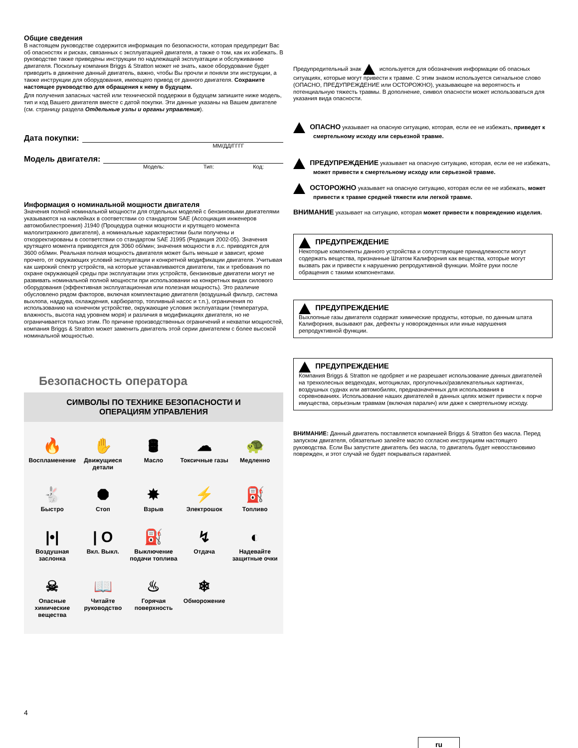Общие сведения
В настоящем руководстве содержится информация по безопасности, которая предупредит Вас об опасностях и рисках, связанных с эксплуатацией двигателя, а также о том, как их избежать. В руководстве также приведены инструкции по надлежащей эксплуатации и обслуживанию двигателя. Поскольку компания Briggs & Stratton может не знать, какое оборудование будет приводить в движение данный двигатель, важно, чтобы Вы прочли и поняли эти инструкции, а также инструкции для оборудования, имеющего привод от данного двигателя. Сохраните настоящее руководство для обращения к нему в будущем.
Для получения запасных частей или технической поддержки в будущем запишите ниже модель, тип и код Вашего двигателя вместе с датой покупки. Эти данные указаны на Вашем двигателе (см. страницу раздела Отдельные узлы и органы управления).
Дата покупки:
ММ/ДД/ГГГГ
Модель двигателя:
Модель: Тип: Код:
Информация о номинальной мощности двигателя
Значения полной номинальной мощности для отдельных моделей с бензиновыми двигателями указываются на наклейках в соответствии со стандартом SAE (Ассоциация инженеров автомобилестроения) J1940 (Процедура оценки мощности и крутящего момента малолитражного двигателя), а номинальные характеристики были получены и откорректированы в соответствии со стандартом SAE J1995 (Редакция 2002-05). Значения крутящего момента приводятся для 3060 об/мин; значения мощности в л.с. приводятся для 3600 об/мин. Реальная полная мощность двигателя может быть меньше и зависит, кроме прочего, от окружающих условий эксплуатации и конкретной модификации двигателя. Учитывая как широкий спектр устройств, на которые устанавливаются двигатели, так и требования по охране окружающей среды при эксплуатации этих устройств, бензиновые двигатели могут не развивать номинальной полной мощности при использовании на конкретных видах силового оборудования (эффективная эксплуатационная или полезная мощность). Это различие обусловлено рядом факторов, включая комплектацию двигателя (воздушный фильтр, система выхлопа, наддува, охлаждения, карбюратор, топливный насос и т.п.), ограничения по использованию на конечном устройстве, окружающие условия эксплуатации (температура, влажность, высота над уровнем моря) и различия в модификациях двигателя, но не ограничивается только этим. По причине производственных ограничений и нехватки мощностей, компания Briggs & Stratton может заменить двигатель этой серии двигателем с более высокой номинальной мощностью.
Безопасность оператора
СИМВОЛЫ ПО ТЕХНИКЕ БЕЗОПАСНОСТИ И
ОПЕРАЦИЯМ УПРАВЛЕНИЯ
🔥
Воспламенение
✋
Движущиеся детали
🛢
Масло
☁
Токсичные газы
🐢
Медленно
🐇
Быстро
⯃
Стоп
✸
Взрыв
⚡
Электрошок
⛽
Топливо
|•|
Воздушная заслонка
| O
Вкл. Выкл.
⛽
Выключение подачи топлива
↯
Отдача
◐
Надевайте защитные очки
☠
Опасные химические вещества
📖
Читайте руководство
♨
Горячая поверхность
❄
Обморожение
4
Предупредительный знак используется для обозначения информации об опасных ситуациях, которые могут привести к травме. С этим знаком используется сигнальное слово (ОПАСНО, ПРЕДУПРЕЖДЕНИЕ или ОСТОРОЖНО), указывающее на вероятность и потенциальную тяжесть травмы. В дополнение, символ опасности может использоваться для указания вида опасности.
ОПАСНО указывает на опасную ситуацию, которая, если ее не избежать, приведет к смертельному исходу или серьезной травме.
ПРЕДУПРЕЖДЕНИЕ указывает на опасную ситуацию, которая, если ее не избежать, может привести к смертельному исходу или серьезной травме.
ОСТОРОЖНО указывает на опасную ситуацию, которая если ее не избежать, может привести к травме средней тяжести или легкой травме.
ВНИМАНИЕ указывает на ситуацию, которая может привести к повреждению изделия.
ПРЕДУПРЕЖДЕНИЕ
Некоторые компоненты данного устройства и сопутствующие принадлежности могут содержать вещества, признанные Штатом Калифорния как вещества, которые могут вызвать рак и привести к нарушению репродуктивной функции. Мойте руки после обращения с такими компонентами.
ПРЕДУПРЕЖДЕНИЕ
Выхлопные газы двигателя содержат химические продукты, которые, по данным штата Калифорния, вызывают рак, дефекты у новорожденных или иные нарушения репродуктивной функции.
ПРЕДУПРЕЖДЕНИЕ
Компания Briggs & Stratton не одобряет и не разрешает использование данных двигателей на трехколесных вездеходах, мотоциклах, прогулочных/развлекательных картингах, воздушных суднах или автомобилях, предназначенных для использования в соревнованиях. Использование наших двигателей в данных целях может привести к порче имущества, серьезным травмам (включая паралич) или даже к смертельному исходу.
ВНИМАНИЕ: Данный двигатель поставляется компанией Briggs & Stratton без масла. Перед запуском двигателя, обязательно залейте масло согласно инструкциям настоящего руководства. Если Вы запустите двигатель без масла, то двигатель будет невосстановимо поврежден, и этот случай не будет покрываться гарантией.
ru